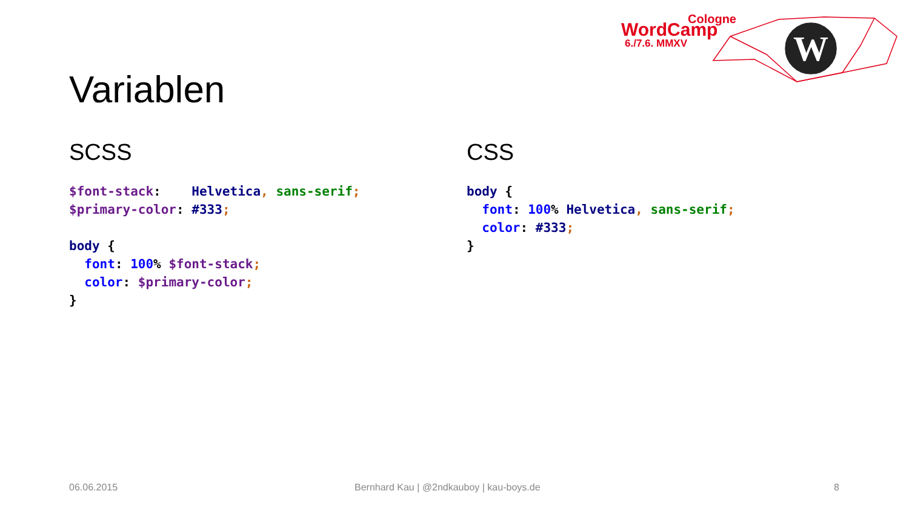W
Cologne
WordCamp
6./7.6. MMXV
Variablen
SCSS
$font-stack:    Helvetica, sans-serif;
$primary-color: #333;
 
body {
  font: 100% $font-stack;
  color: $primary-color;
}
CSS
body {
  font: 100% Helvetica, sans-serif;
  color: #333;
}
06.06.2015
Bernhard Kau | @2ndkauboy | kau-boys.de
8